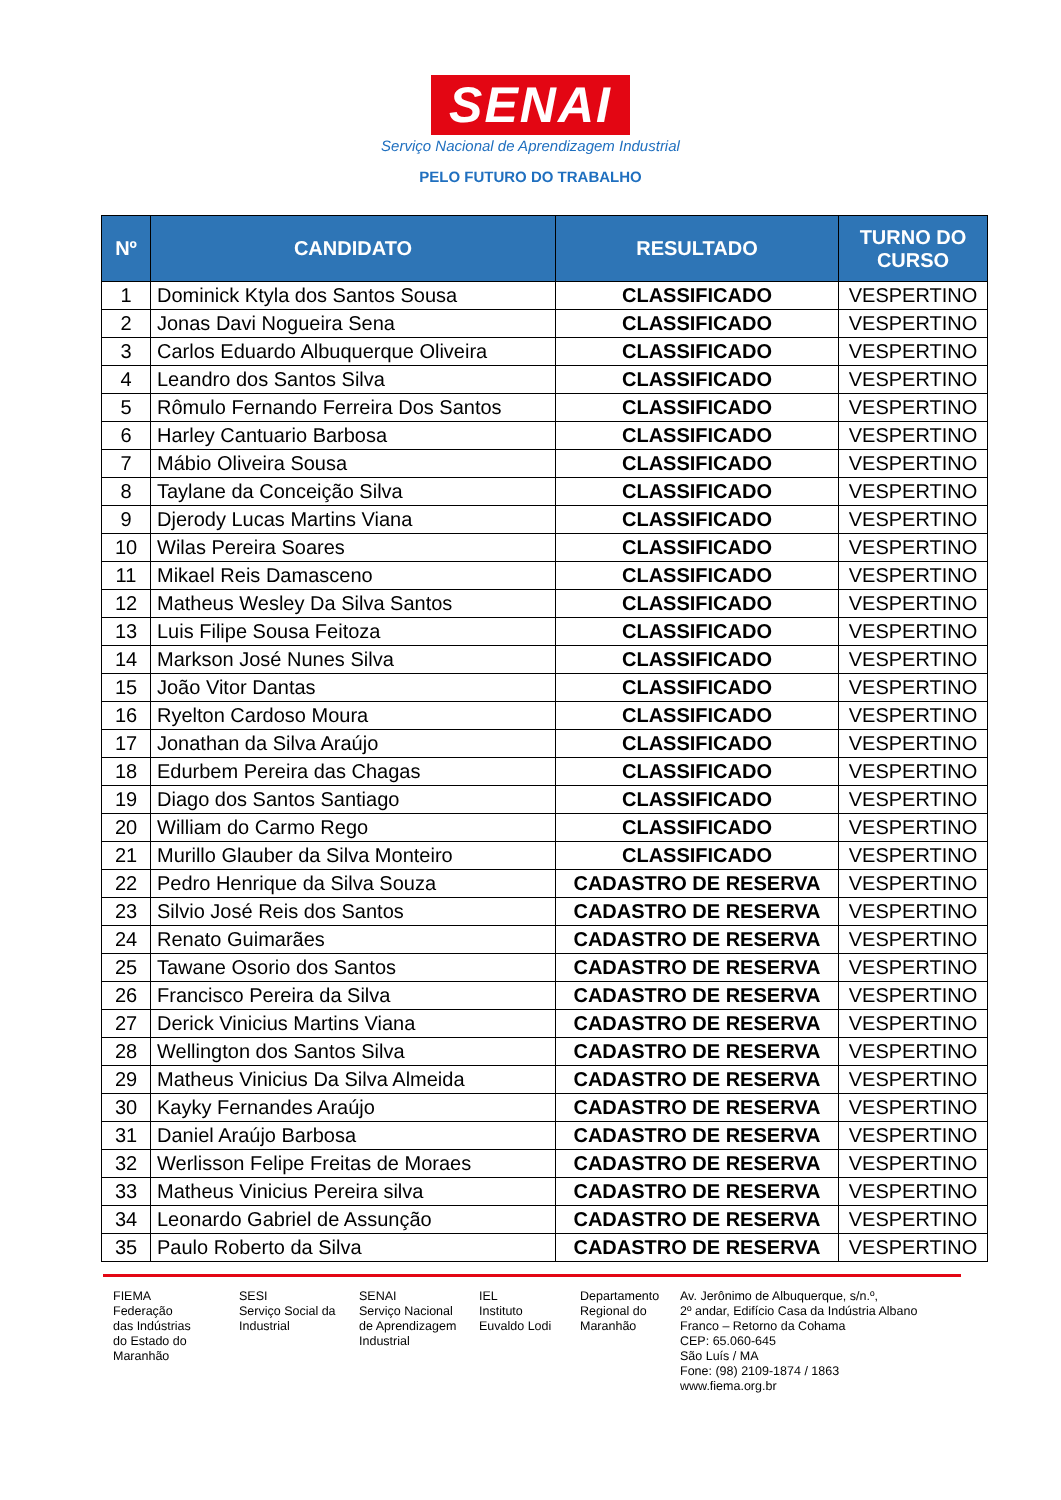SENAI
Serviço Nacional de Aprendizagem Industrial
PELO FUTURO DO TRABALHO
| Nº | CANDIDATO | RESULTADO | TURNO DO CURSO |
| --- | --- | --- | --- |
| 1 | Dominick Ktyla dos Santos Sousa | CLASSIFICADO | VESPERTINO |
| 2 | Jonas Davi Nogueira Sena | CLASSIFICADO | VESPERTINO |
| 3 | Carlos Eduardo Albuquerque Oliveira | CLASSIFICADO | VESPERTINO |
| 4 | Leandro dos Santos Silva | CLASSIFICADO | VESPERTINO |
| 5 | Rômulo Fernando Ferreira Dos Santos | CLASSIFICADO | VESPERTINO |
| 6 | Harley Cantuario Barbosa | CLASSIFICADO | VESPERTINO |
| 7 | Mábio Oliveira Sousa | CLASSIFICADO | VESPERTINO |
| 8 | Taylane da Conceição Silva | CLASSIFICADO | VESPERTINO |
| 9 | Djerody Lucas Martins Viana | CLASSIFICADO | VESPERTINO |
| 10 | Wilas Pereira Soares | CLASSIFICADO | VESPERTINO |
| 11 | Mikael Reis Damasceno | CLASSIFICADO | VESPERTINO |
| 12 | Matheus Wesley Da Silva Santos | CLASSIFICADO | VESPERTINO |
| 13 | Luis Filipe Sousa Feitoza | CLASSIFICADO | VESPERTINO |
| 14 | Markson José Nunes Silva | CLASSIFICADO | VESPERTINO |
| 15 | João Vitor Dantas | CLASSIFICADO | VESPERTINO |
| 16 | Ryelton Cardoso Moura | CLASSIFICADO | VESPERTINO |
| 17 | Jonathan da Silva Araújo | CLASSIFICADO | VESPERTINO |
| 18 | Edurbem Pereira das Chagas | CLASSIFICADO | VESPERTINO |
| 19 | Diago dos Santos Santiago | CLASSIFICADO | VESPERTINO |
| 20 | William do Carmo Rego | CLASSIFICADO | VESPERTINO |
| 21 | Murillo Glauber da Silva Monteiro | CLASSIFICADO | VESPERTINO |
| 22 | Pedro Henrique da Silva Souza | CADASTRO DE RESERVA | VESPERTINO |
| 23 | Silvio José Reis dos Santos | CADASTRO DE RESERVA | VESPERTINO |
| 24 | Renato Guimarães | CADASTRO DE RESERVA | VESPERTINO |
| 25 | Tawane Osorio dos Santos | CADASTRO DE RESERVA | VESPERTINO |
| 26 | Francisco Pereira da Silva | CADASTRO DE RESERVA | VESPERTINO |
| 27 | Derick Vinicius Martins Viana | CADASTRO DE RESERVA | VESPERTINO |
| 28 | Wellington dos Santos Silva | CADASTRO DE RESERVA | VESPERTINO |
| 29 | Matheus Vinicius Da Silva Almeida | CADASTRO DE RESERVA | VESPERTINO |
| 30 | Kayky Fernandes Araújo | CADASTRO DE RESERVA | VESPERTINO |
| 31 | Daniel Araújo Barbosa | CADASTRO DE RESERVA | VESPERTINO |
| 32 | Werlisson Felipe Freitas de Moraes | CADASTRO DE RESERVA | VESPERTINO |
| 33 | Matheus Vinicius Pereira silva | CADASTRO DE RESERVA | VESPERTINO |
| 34 | Leonardo Gabriel de Assunção | CADASTRO DE RESERVA | VESPERTINO |
| 35 | Paulo Roberto da Silva | CADASTRO DE RESERVA | VESPERTINO |
FIEMA
Federação
das Indústrias
do Estado do
Maranhão
SESI
Serviço Social da
Industrial
SENAI
Serviço Nacional
de Aprendizagem
Industrial
IEL
Instituto
Euvaldo Lodi
Departamento
Regional do
Maranhão
Av. Jerônimo de Albuquerque, s/n.º,
2º andar, Edifício Casa da Indústria Albano
Franco – Retorno da Cohama
CEP: 65.060-645
São Luís / MA
Fone: (98) 2109-1874 / 1863
www.fiema.org.br